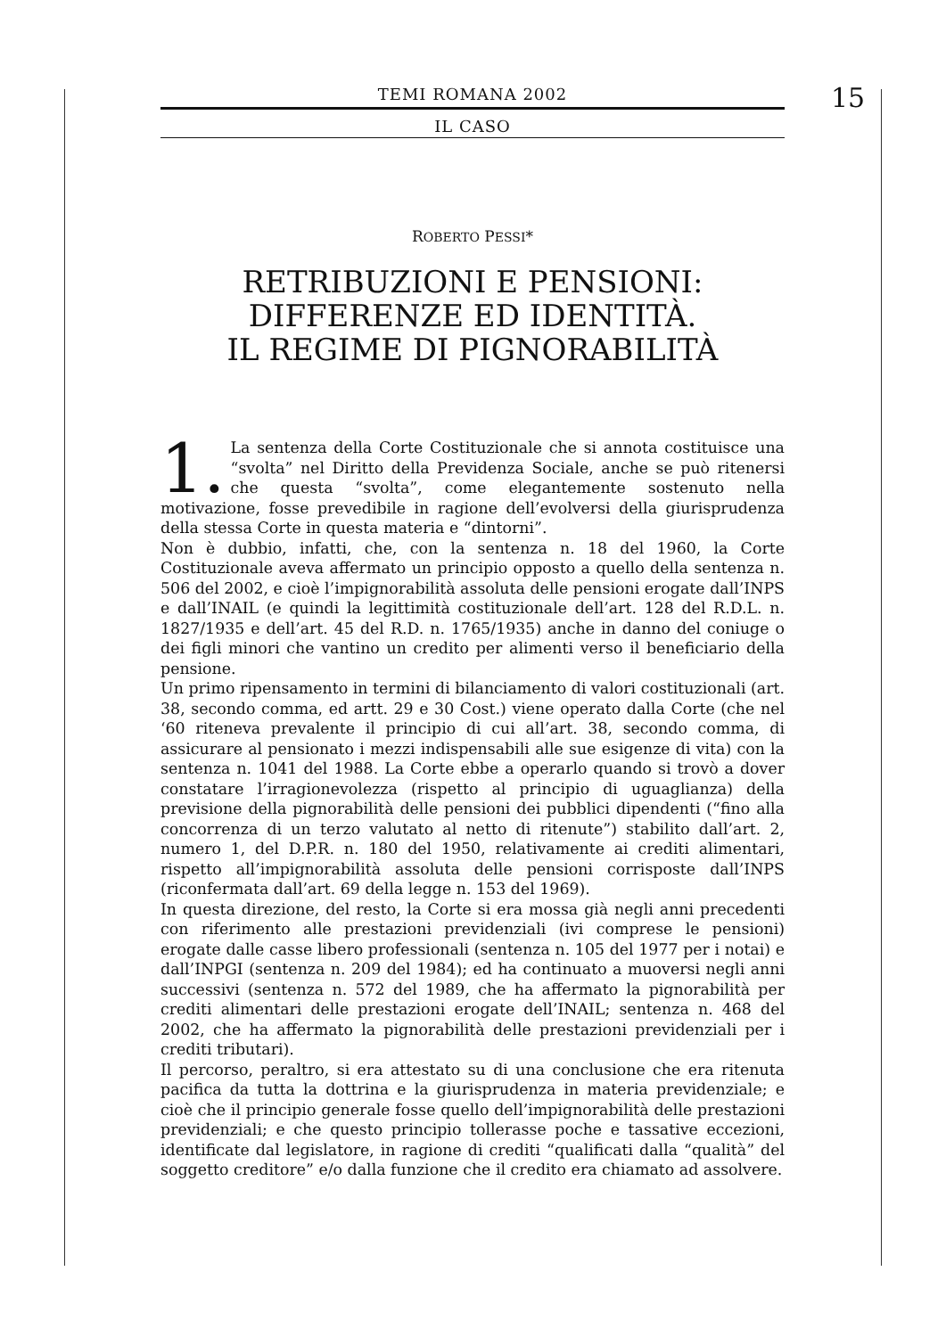15
TEMI ROMANA 2002
IL CASO
ROBERTO PESSI*
RETRIBUZIONI E PENSIONI:
DIFFERENZE ED IDENTITÀ.
IL REGIME DI PIGNORABILITÀ
1. La sentenza della Corte Costituzionale che si annota costituisce una “svolta” nel Diritto della Previdenza Sociale, anche se può ritenersi che questa “svolta”, come elegantemente sostenuto nella motivazione, fosse prevedibile in ragione dell’evolversi della giurisprudenza della stessa Corte in questa materia e “dintorni”.
Non è dubbio, infatti, che, con la sentenza n. 18 del 1960, la Corte Costituzionale aveva affermato un principio opposto a quello della sentenza n. 506 del 2002, e cioè l’impignorabilità assoluta delle pensioni erogate dall’INPS e dall’INAIL (e quindi la legittimità costituzionale dell’art. 128 del R.D.L. n. 1827/1935 e dell’art. 45 del R.D. n. 1765/1935) anche in danno del coniuge o dei figli minori che vantino un credito per alimenti verso il beneficiario della pensione.
Un primo ripensamento in termini di bilanciamento di valori costituzionali (art. 38, secondo comma, ed artt. 29 e 30 Cost.) viene operato dalla Corte (che nel ‘60 riteneva prevalente il principio di cui all’art. 38, secondo comma, di assicurare al pensionato i mezzi indispensabili alle sue esigenze di vita) con la sentenza n. 1041 del 1988. La Corte ebbe a operarlo quando si trovò a dover constatare l’irragionevolezza (rispetto al principio di uguaglianza) della previsione della pignorabilità delle pensioni dei pubblici dipendenti (“fino alla concorrenza di un terzo valutato al netto di ritenute”) stabilito dall’art. 2, numero 1, del D.P.R. n. 180 del 1950, relativamente ai crediti alimentari, rispetto all’impignorabilità assoluta delle pensioni corrisposte dall’INPS (riconfermata dall’art. 69 della legge n. 153 del 1969).
In questa direzione, del resto, la Corte si era mossa già negli anni precedenti con riferimento alle prestazioni previdenziali (ivi comprese le pensioni) erogate dalle casse libero professionali (sentenza n. 105 del 1977 per i notai) e dall’INPGI (sentenza n. 209 del 1984); ed ha continuato a muoversi negli anni successivi (sentenza n. 572 del 1989, che ha affermato la pignorabilità per crediti alimentari delle prestazioni erogate dell’INAIL; sentenza n. 468 del 2002, che ha affermato la pignorabilità delle prestazioni previdenziali per i crediti tributari).
Il percorso, peraltro, si era attestato su di una conclusione che era ritenuta pacifica da tutta la dottrina e la giurisprudenza in materia previdenziale; e cioè che il principio generale fosse quello dell’impignorabilità delle prestazioni previdenziali; e che questo principio tollerasse poche e tassative eccezioni, identificate dal legislatore, in ragione di crediti “qualificati dalla “qualità” del soggetto creditore” e/o dalla funzione che il credito era chiamato ad assolvere.